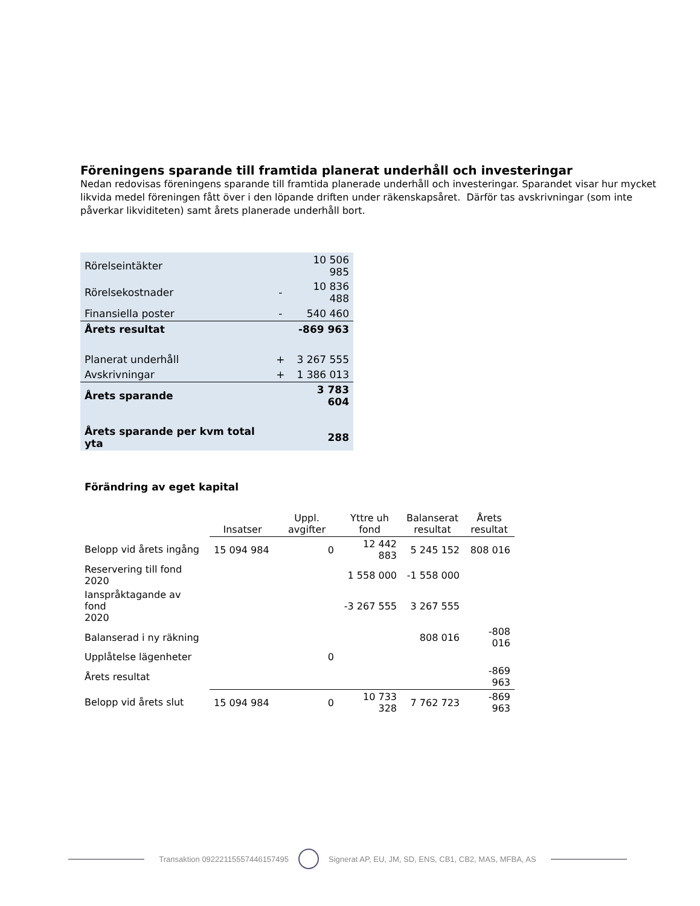Föreningens sparande till framtida planerat underhåll och investeringar
Nedan redovisas föreningens sparande till framtida planerade underhåll och investeringar. Sparandet visar hur mycket likvida medel föreningen fått över i den löpande driften under räkenskapsåret. Därför tas avskrivningar (som inte påverkar likviditeten) samt årets planerade underhåll bort.
| Rörelseintäkter | | 10 506 985 |
| Rörelsekostnader | - | 10 836 488 |
| Finansiella poster | - | 540 460 |
| Årets resultat | | -869 963 |
| Planerat underhåll | + | 3 267 555 |
| Avskrivningar | + | 1 386 013 |
| Årets sparande | | 3 783 604 |
| Årets sparande per kvm total yta | | 288 |
Förändring av eget kapital
| | Insatser | Uppl. avgifter | Yttre uh fond | Balanserat resultat | Årets resultat |
| --- | --- | --- | --- | --- | --- |
| Belopp vid årets ingång | 15 094 984 | 0 | 12 442 883 | 5 245 152 | 808 016 |
| Reservering till fond 2020 | | | 1 558 000 | -1 558 000 | |
| Ianspråktagande av fond 2020 | | | -3 267 555 | 3 267 555 | |
| Balanserad i ny räkning | | | | 808 016 | -808 016 |
| Upplåtelse lägenheter | | 0 | | | |
| Årets resultat | | | | | -869 963 |
| Belopp vid årets slut | 15 094 984 | 0 | 10 733 328 | 7 762 723 | -869 963 |
Transaktion 09222115557446157495 Signerat AP, EU, JM, SD, ENS, CB1, CB2, MAS, MFBA, AS